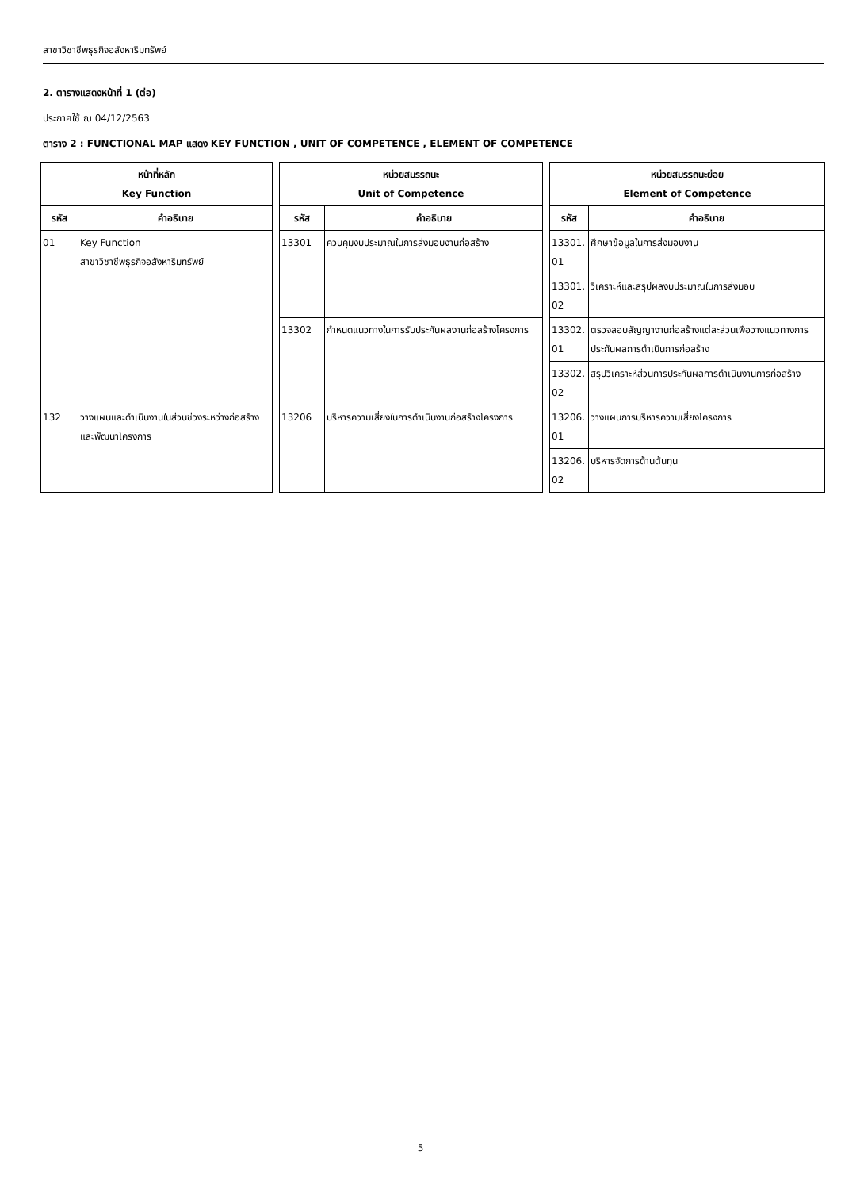สาขาวิชาชีพธุรกิจอสังหาริมทรัพย์
2. ตารางแสดงหน้าที่ 1 (ต่อ)
ประกาศใช้ ณ 04/12/2563
ตาราง 2 : FUNCTIONAL MAP แสดง KEY FUNCTION , UNIT OF COMPETENCE , ELEMENT OF COMPETENCE
| หน้าที่หลัก Key Function | | | หน่วยสมรรถนะ Unit of Competence | | | หน่วยสมรรถนะย่อย Element of Competence | |
| รหัส | คำอธิบาย | | รหัส | คำอธิบาย | | รหัส | คำอธิบาย |
| 01 | Key Function สาขาวิชาชีพธุรกิจอสังหาริมทรัพย์ | | 13301 | ควบคุมงบประมาณในการส่งมอบงานก่อสร้าง | | 13301. 01 | ศึกษาข้อมูลในการส่งมอบงาน |
| | | | | | | 13301. 02 | วิเคราะห์และสรุปผลงบประมาณในการส่งมอบ |
| | | | 13302 | กำหนดแนวทางในการรับประกันผลงานก่อสร้างโครงการ | | 13302. 01 | ตรวจสอบสัญญางานก่อสร้างแต่ละส่วนเพื่อวางแนวทางการประกันผลการดำเนินการก่อสร้าง |
| | | | | | | 13302. 02 | สรุปวิเคราะห์ส่วนการประกันผลการดำเนินงานการก่อสร้าง |
| 132 | วางแผนและดำเนินงานในส่วนช่วงระหว่างก่อสร้างและพัฒนาโครงการ | | 13206 | บริหารความเสี่ยงในการดำเนินงานก่อสร้างโครงการ | | 13206. 01 | วางแผนการบริหารความเสี่ยงโครงการ |
| | | | | | | 13206. 02 | บริหารจัดการด้านต้นทุน |
5